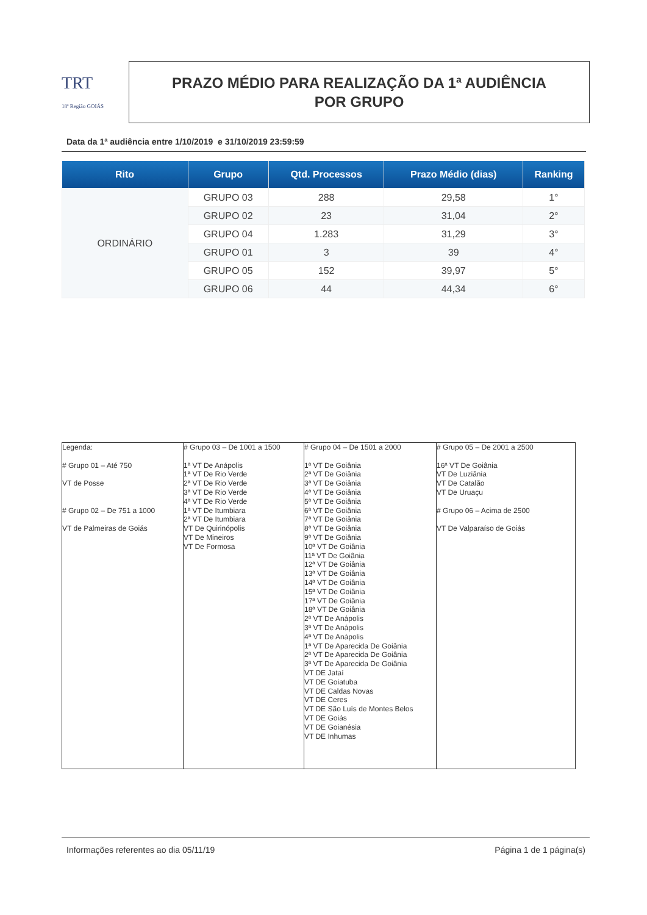TRT
18ª Região GOIÁS
PRAZO MÉDIO PARA REALIZAÇÃO DA 1ª AUDIÊNCIA
POR GRUPO
Data da 1ª audiência entre 1/10/2019 e 31/10/2019 23:59:59
| Rito | Grupo | Qtd. Processos | Prazo Médio (dias) | Ranking |
| --- | --- | --- | --- | --- |
| ORDINÁRIO | GRUPO 03 | 288 | 29,58 | 1° |
| | GRUPO 02 | 23 | 31,04 | 2° |
| | GRUPO 04 | 1.283 | 31,29 | 3° |
| | GRUPO 01 | 3 | 39 | 4° |
| | GRUPO 05 | 152 | 39,97 | 5° |
| | GRUPO 06 | 44 | 44,34 | 6° |
| Legenda: # Grupo 01 – Até 750 VT de Posse # Grupo 02 – De 751 a 1000 VT de Palmeiras de Goiás | # Grupo 03 – De 1001 a 1500 1ª VT De Anápolis 1ª VT De Rio Verde 2ª VT De Rio Verde 3ª VT De Rio Verde 4ª VT De Rio Verde 1ª VT De Itumbiara 2ª VT De Itumbiara VT De Quirinópolis VT De Mineiros VT De Formosa | # Grupo 04 – De 1501 a 2000 1ª VT De Goiânia 2ª VT De Goiânia 3ª VT De Goiânia 4ª VT De Goiânia 5ª VT De Goiânia 6ª VT De Goiânia 7ª VT De Goiânia 8ª VT De Goiânia 9ª VT De Goiânia 10ª VT De Goiânia 11ª VT De Goiânia 12ª VT De Goiânia 13ª VT De Goiânia 14ª VT De Goiânia 15ª VT De Goiânia 17ª VT De Goiânia 18ª VT De Goiânia 2ª VT De Anápolis 3ª VT De Anápolis 4ª VT De Anápolis 1ª VT De Aparecida De Goiânia 2ª VT De Aparecida De Goiânia 3ª VT De Aparecida De Goiânia VT DE Jataí VT DE Goiatuba VT DE Caldas Novas VT DE Ceres VT DE São Luís de Montes Belos VT DE Goiás VT DE Goianésia VT DE Inhumas | # Grupo 05 – De 2001 a 2500 16ª VT De Goiânia VT De Luziânia VT De Catalão VT De Uruaçu # Grupo 06 – Acima de 2500 VT De Valparaíso de Goiás |
Informações referentes ao dia 05/11/19 Página 1 de 1 página(s)